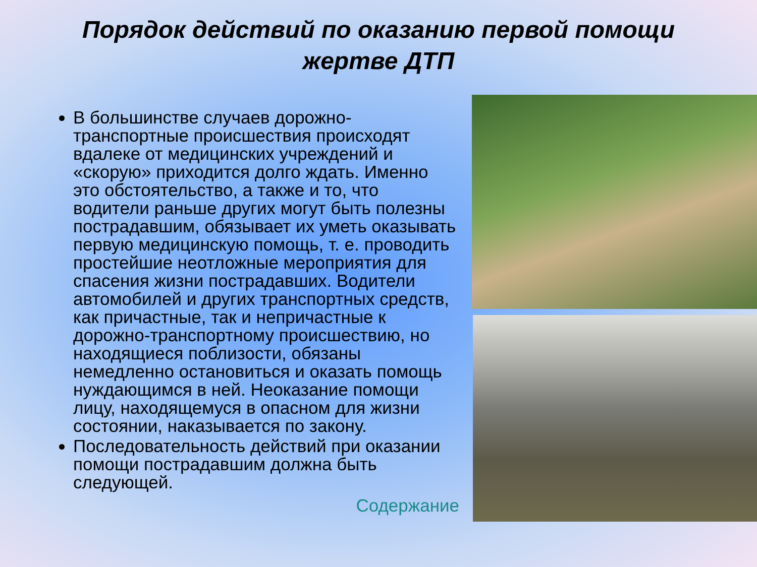Порядок действий по оказанию первой помощи жертве ДТП
В большинстве случаев дорожно-транспортные происшествия происходят вдалеке от медицинских учреждений и «скорую» приходится долго ждать. Именно это обстоятельство, а также и то, что водители раньше других могут быть полезны пострадавшим, обязывает их уметь оказывать первую медицинскую помощь, т. е. проводить простейшие неотложные мероприятия для спасения жизни пострадавших. Водители автомобилей и других транспортных средств, как причастные, так и непричастные к дорожно-транспортному происшествию, но находящиеся поблизости, обязаны немедленно остановиться и оказать помощь нуждающимся в ней. Неоказание помощи лицу, находящемуся в опасном для жизни состоянии, наказывается по закону.
Последовательность действий при оказании помощи пострадавшим должна быть следующей.
Содержание